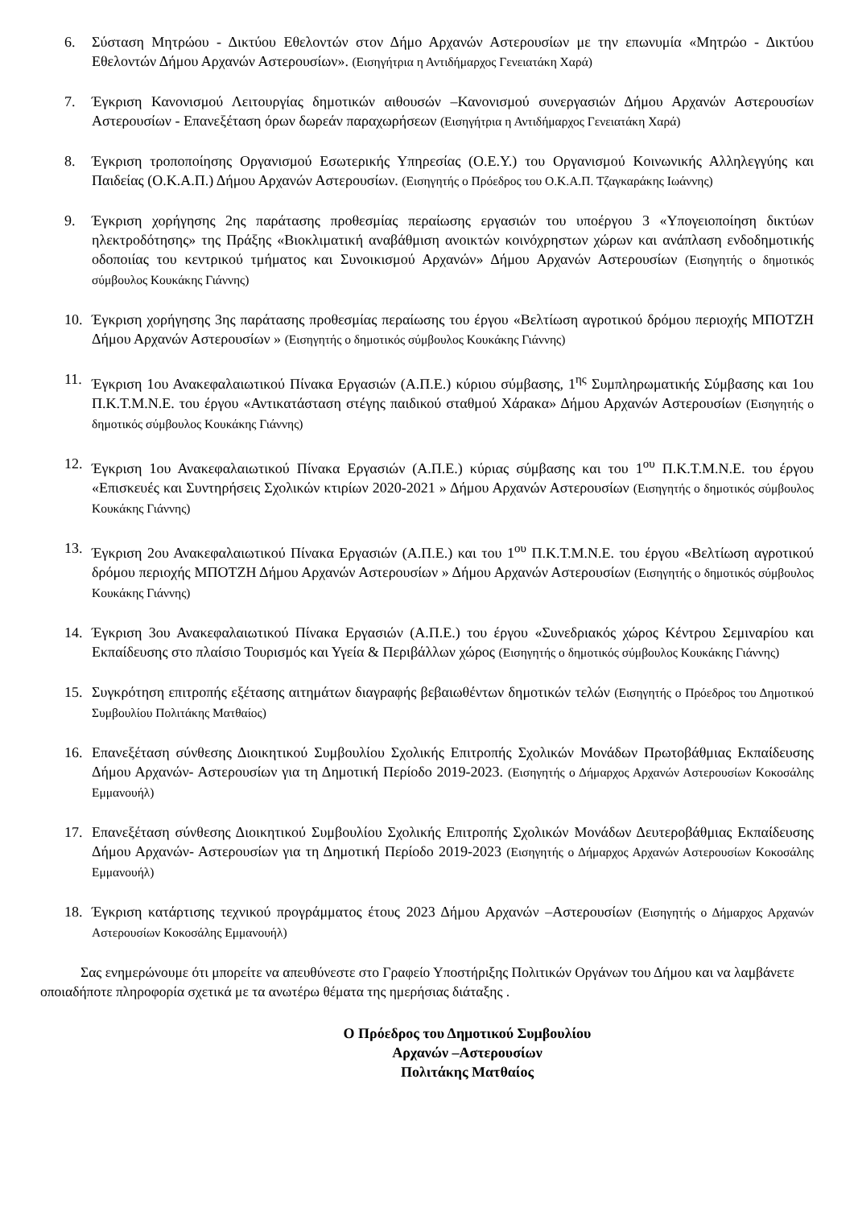6. Σύσταση Μητρώου - Δικτύου Εθελοντών στον Δήμο Αρχανών Αστερουσίων με την επωνυμία «Μητρώο - Δικτύου Εθελοντών Δήμου Αρχανών Αστερουσίων». (Εισηγήτρια η Αντιδήμαρχος Γενειατάκη Χαρά)
7. Έγκριση Κανονισμού Λειτουργίας δημοτικών αιθουσών –Κανονισμού συνεργασιών Δήμου Αρχανών Αστερουσίων Αστερουσίων - Επανεξέταση όρων δωρεάν παραχωρήσεων (Εισηγήτρια η Αντιδήμαρχος Γενειατάκη Χαρά)
8. Έγκριση τροποποίησης Οργανισμού Εσωτερικής Υπηρεσίας (Ο.Ε.Υ.) του Οργανισμού Κοινωνικής Αλληλεγγύης και Παιδείας (Ο.Κ.Α.Π.) Δήμου Αρχανών Αστερουσίων. (Εισηγητής ο Πρόεδρος του Ο.Κ.Α.Π. Τζαγκαράκης Ιωάννης)
9. Έγκριση χορήγησης 2ης παράτασης προθεσμίας περαίωσης εργασιών του υποέργου 3 «Υπογειοποίηση δικτύων ηλεκτροδότησης» της Πράξης «Βιοκλιματική αναβάθμιση ανοικτών κοινόχρηστων χώρων και ανάπλαση ενδοδημοτικής οδοποιίας του κεντρικού τμήματος και Συνοικισμού Αρχανών» Δήμου Αρχανών Αστερουσίων (Εισηγητής ο δημοτικός σύμβουλος Κουκάκης Γιάννης)
10. Έγκριση χορήγησης 3ης παράτασης προθεσμίας περαίωσης του έργου «Βελτίωση αγροτικού δρόμου περιοχής ΜΠΟΤΖΗ Δήμου Αρχανών Αστερουσίων » (Εισηγητής ο δημοτικός σύμβουλος Κουκάκης Γιάννης)
11. Έγκριση 1ου Ανακεφαλαιωτικού Πίνακα Εργασιών (Α.Π.Ε.) κύριου σύμβασης, 1<sup>ης</sup> Συμπληρωματικής Σύμβασης και 1ου Π.Κ.Τ.Μ.Ν.Ε. του έργου «Αντικατάσταση στέγης παιδικού σταθμού Χάρακα» Δήμου Αρχανών Αστερουσίων (Εισηγητής ο δημοτικός σύμβουλος Κουκάκης Γιάννης)
12. Έγκριση 1ου Ανακεφαλαιωτικού Πίνακα Εργασιών (Α.Π.Ε.) κύριας σύμβασης και του 1<sup>ου</sup> Π.Κ.Τ.Μ.Ν.Ε. του έργου «Επισκευές και Συντηρήσεις Σχολικών κτιρίων 2020-2021 » Δήμου Αρχανών Αστερουσίων (Εισηγητής ο δημοτικός σύμβουλος Κουκάκης Γιάννης)
13. Έγκριση 2ου Ανακεφαλαιωτικού Πίνακα Εργασιών (Α.Π.Ε.) και του 1<sup>ου</sup> Π.Κ.Τ.Μ.Ν.Ε. του έργου «Βελτίωση αγροτικού δρόμου περιοχής ΜΠΟΤΖΗ Δήμου Αρχανών Αστερουσίων » Δήμου Αρχανών Αστερουσίων (Εισηγητής ο δημοτικός σύμβουλος Κουκάκης Γιάννης)
14. Έγκριση 3ου Ανακεφαλαιωτικού Πίνακα Εργασιών (Α.Π.Ε.) του έργου «Συνεδριακός χώρος Κέντρου Σεμιναρίου και Εκπαίδευσης στο πλαίσιο Τουρισμός και Υγεία & Περιβάλλων χώρος (Εισηγητής ο δημοτικός σύμβουλος Κουκάκης Γιάννης)
15. Συγκρότηση επιτροπής εξέτασης αιτημάτων διαγραφής βεβαιωθέντων δημοτικών τελών (Εισηγητής ο Πρόεδρος του Δημοτικού Συμβουλίου Πολιτάκης Ματθαίος)
16. Επανεξέταση σύνθεσης Διοικητικού Συμβουλίου Σχολικής Επιτροπής Σχολικών Μονάδων Πρωτοβάθμιας Εκπαίδευσης Δήμου Αρχανών- Αστερουσίων για τη Δημοτική Περίοδο 2019-2023. (Εισηγητής ο Δήμαρχος Αρχανών Αστερουσίων Κοκοσάλης Εμμανουήλ)
17. Επανεξέταση σύνθεσης Διοικητικού Συμβουλίου Σχολικής Επιτροπής Σχολικών Μονάδων Δευτεροβάθμιας Εκπαίδευσης Δήμου Αρχανών- Αστερουσίων για τη Δημοτική Περίοδο 2019-2023 (Εισηγητής ο Δήμαρχος Αρχανών Αστερουσίων Κοκοσάλης Εμμανουήλ)
18. Έγκριση κατάρτισης τεχνικού προγράμματος έτους 2023 Δήμου Αρχανών –Αστερουσίων (Εισηγητής ο Δήμαρχος Αρχανών Αστερουσίων Κοκοσάλης Εμμανουήλ)
Σας ενημερώνουμε ότι μπορείτε να απευθύνεστε στο Γραφείο Υποστήριξης Πολιτικών Οργάνων του Δήμου και να λαμβάνετε οποιαδήποτε πληροφορία σχετικά με τα ανωτέρω θέματα της ημερήσιας διάταξης .
Ο Πρόεδρος του Δημοτικού Συμβουλίου
Αρχανών –Αστερουσίων
Πολιτάκης Ματθαίος